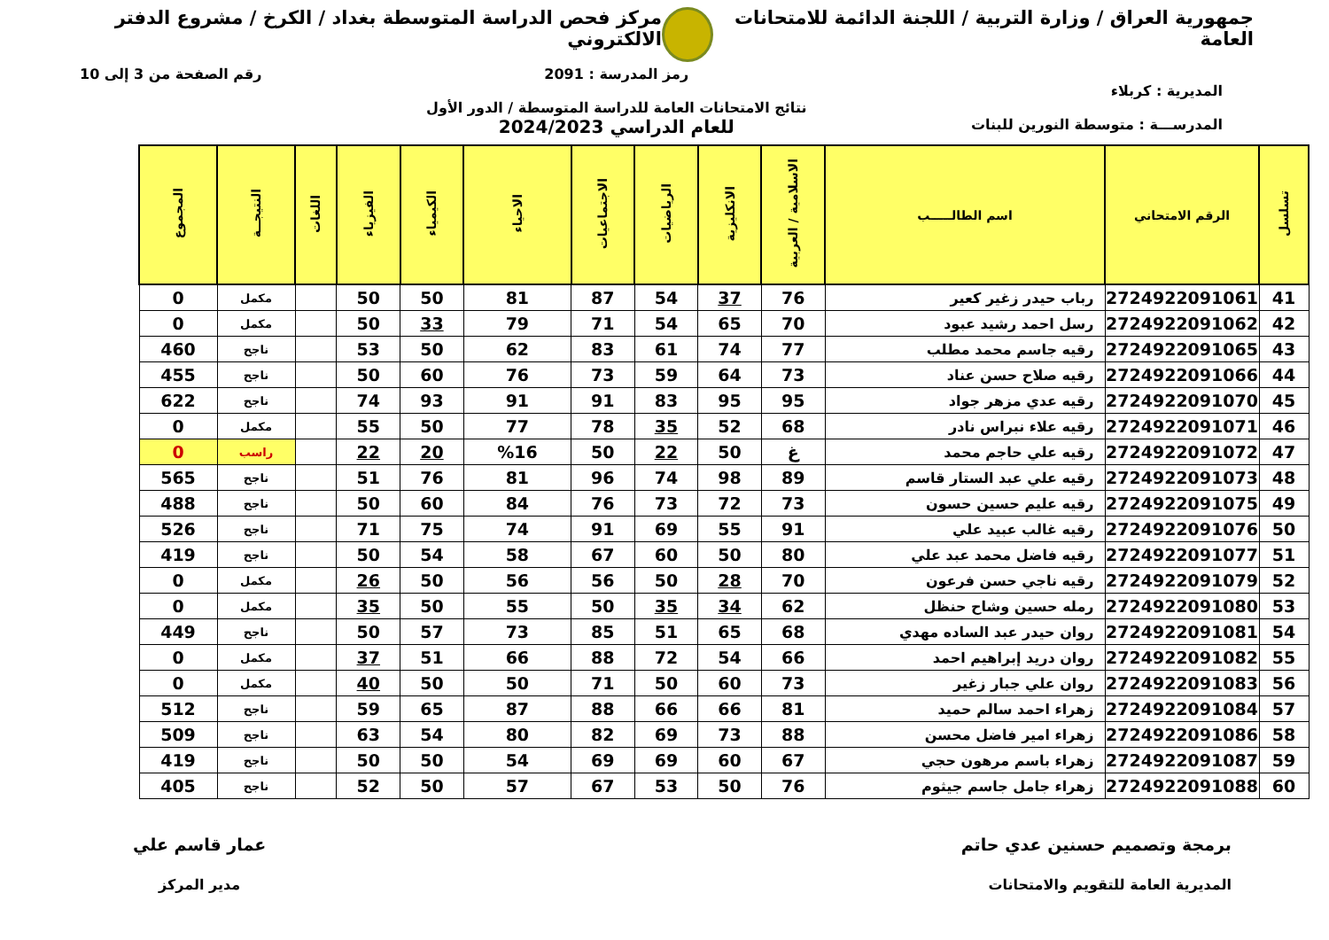جمهورية العراق / وزارة التربية / اللجنة الدائمة للامتحانات العامة
مركز فحص الدراسة المتوسطة بغداد / الكرخ / مشروع الدفتر الالكتروني
المديرية : كربلاء
المدرســـة : متوسطة النورين للبنات
رمز المدرسة : 2091
نتائج الامتحانات العامة للدراسة المتوسطة / الدور الأول
للعام الدراسي 2024/2023
رقم الصفحة من 3 إلى 10
| تسلسل | الرقم الامتحاني | اسم الطالـــــب | الاسلامية / العربية | الانكليزية | الرياضيات | الاجتماعيات | الاحياء | الكيمياء | الفيزياء | اللغات | النتيجــة | المجموع |
| --- | --- | --- | --- | --- | --- | --- | --- | --- | --- | --- | --- | --- |
| 41 | 2724922091061 | رباب حيدر زغير كعير | 76 | 37 | 54 | 87 | 81 | 50 | 50 | | مكمل | 0 |
| 42 | 2724922091062 | رسل احمد رشيد عبود | 70 | 65 | 54 | 71 | 79 | 33 | 50 | | مكمل | 0 |
| 43 | 2724922091065 | رقيه جاسم محمد مطلب | 77 | 74 | 61 | 83 | 62 | 50 | 53 | | ناجح | 460 |
| 44 | 2724922091066 | رقيه صلاح حسن عناد | 73 | 64 | 59 | 73 | 76 | 60 | 50 | | ناجح | 455 |
| 45 | 2724922091070 | رقيه عدي مزهر جواد | 95 | 95 | 83 | 91 | 91 | 93 | 74 | | ناجح | 622 |
| 46 | 2724922091071 | رقيه علاء نبراس نادر | 68 | 52 | 35 | 78 | 77 | 50 | 55 | | مكمل | 0 |
| 47 | 2724922091072 | رقيه علي حاجم محمد | غ | 50 | 22 | 50 | %16 | 20 | 22 | | راسب | 0 |
| 48 | 2724922091073 | رقيه علي عبد الستار قاسم | 89 | 98 | 74 | 96 | 81 | 76 | 51 | | ناجح | 565 |
| 49 | 2724922091075 | رقيه عليم حسين حسون | 73 | 72 | 73 | 76 | 84 | 60 | 50 | | ناجح | 488 |
| 50 | 2724922091076 | رقيه غالب عبيد علي | 91 | 55 | 69 | 91 | 74 | 75 | 71 | | ناجح | 526 |
| 51 | 2724922091077 | رقيه فاضل محمد عبد علي | 80 | 50 | 60 | 67 | 58 | 54 | 50 | | ناجح | 419 |
| 52 | 2724922091079 | رقيه ناجي حسن فرعون | 70 | 28 | 50 | 56 | 56 | 50 | 26 | | مكمل | 0 |
| 53 | 2724922091080 | رمله حسين وشاح حنظل | 62 | 34 | 35 | 50 | 55 | 50 | 35 | | مكمل | 0 |
| 54 | 2724922091081 | روان حيدر عبد الساده مهدي | 68 | 65 | 51 | 85 | 73 | 57 | 50 | | ناجح | 449 |
| 55 | 2724922091082 | روان دريد إبراهيم احمد | 66 | 54 | 72 | 88 | 66 | 51 | 37 | | مكمل | 0 |
| 56 | 2724922091083 | روان علي جبار زغير | 73 | 60 | 50 | 71 | 50 | 50 | 40 | | مكمل | 0 |
| 57 | 2724922091084 | زهراء احمد سالم حميد | 81 | 66 | 66 | 88 | 87 | 65 | 59 | | ناجح | 512 |
| 58 | 2724922091086 | زهراء امير فاضل محسن | 88 | 73 | 69 | 82 | 80 | 54 | 63 | | ناجح | 509 |
| 59 | 2724922091087 | زهراء باسم مرهون حجي | 67 | 60 | 69 | 69 | 54 | 50 | 50 | | ناجح | 419 |
| 60 | 2724922091088 | زهراء جامل جاسم جيثوم | 76 | 50 | 53 | 67 | 57 | 50 | 52 | | ناجح | 405 |
برمجة وتصميم حسنين عدي حاتم
المديرية العامة للتقويم والامتحانات
عمار قاسم علي
مدير المركز